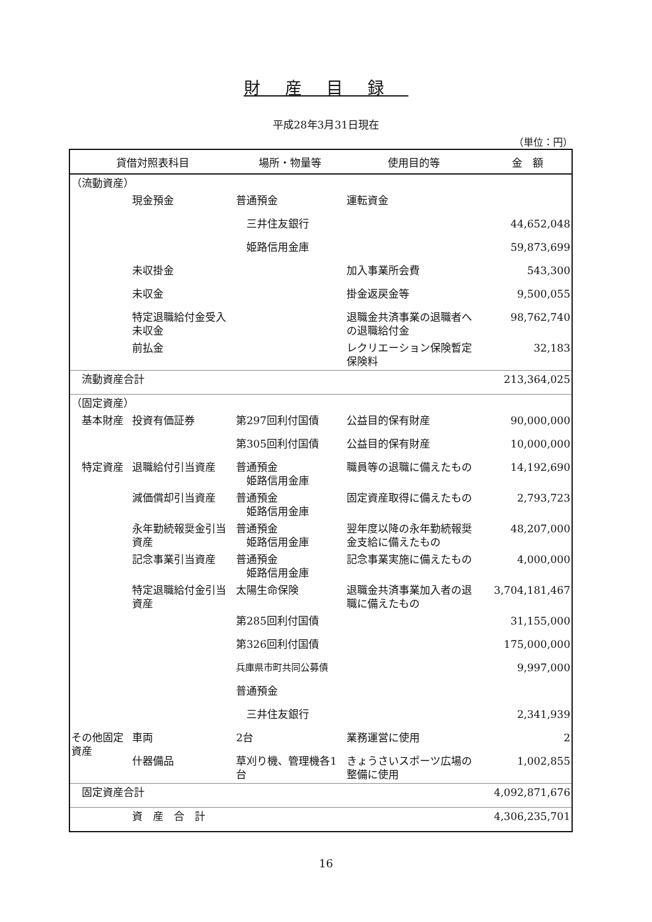財産目録
平成28年3月31日現在
（単位：円）
| 貸借対照表科目 | | 場所・物量等 | 使用目的等 | 金 額 |
| --- | --- | --- | --- | --- |
| （流動資産） | | | | |
| | 現金預金 | 普通預金 | 運転資金 | |
| | | 三井住友銀行 | | 44,652,048 |
| | | 姫路信用金庫 | | 59,873,699 |
| | 未収掛金 | | 加入事業所会費 | 543,300 |
| | 未収金 | | 掛金返戻金等 | 9,500,055 |
| | 特定退職給付金受入未収金 | | 退職金共済事業の退職者への退職給付金 | 98,762,740 |
| | 前払金 | | レクリエーション保険暫定保険料 | 32,183 |
| 流動資産合計 | | | | 213,364,025 |
| （固定資産） | | | | |
| 基本財産 | 投資有価証券 | 第297回利付国債 | 公益目的保有財産 | 90,000,000 |
| | | 第305回利付国債 | 公益目的保有財産 | 10,000,000 |
| 特定資産 | 退職給付引当資産 | 普通預金 姫路信用金庫 | 職員等の退職に備えたもの | 14,192,690 |
| | 減価償却引当資産 | 普通預金 姫路信用金庫 | 固定資産取得に備えたもの | 2,793,723 |
| | 永年勤続報奨金引当資産 | 普通預金 姫路信用金庫 | 翌年度以降の永年勤続報奨金支給に備えたもの | 48,207,000 |
| | 記念事業引当資産 | 普通預金 姫路信用金庫 | 記念事業実施に備えたもの | 4,000,000 |
| | 特定退職給付金引当資産 | 太陽生命保険 | 退職金共済事業加入者の退職に備えたもの | 3,704,181,467 |
| | | 第285回利付国債 | | 31,155,000 |
| | | 第326回利付国債 | | 175,000,000 |
| | | 兵庫県市町共同公募債 | | 9,997,000 |
| | | 普通預金 | | |
| | | 三井住友銀行 | | 2,341,939 |
| その他固定資産 | 車両 | 2台 | 業務運営に使用 | 2 |
| | 什器備品 | 草刈り機、管理機各1台 | きょうさいスポーツ広場の整備に使用 | 1,002,855 |
| 固定資産合計 | | | | 4,092,871,676 |
| | 資 産 合 計 | | | 4,306,235,701 |
16